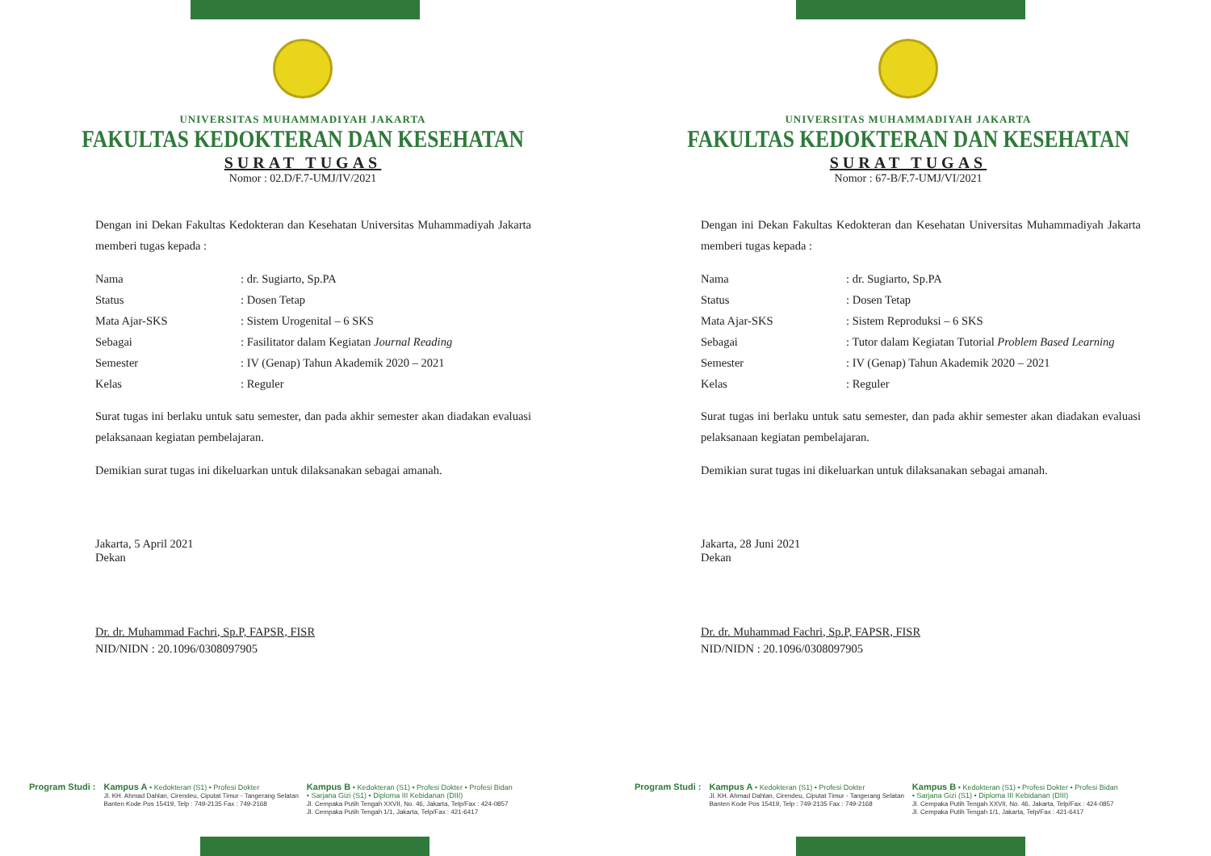UNIVERSITAS MUHAMMADIYAH JAKARTA
FAKULTAS KEDOKTERAN DAN KESEHATAN
SURAT TUGAS
Nomor : 02.D/F.7-UMJ/IV/2021
Dengan ini Dekan Fakultas Kedokteran dan Kesehatan Universitas Muhammadiyah Jakarta memberi tugas kepada :
| Nama | : dr. Sugiarto, Sp.PA |
| Status | : Dosen Tetap |
| Mata Ajar-SKS | : Sistem Urogenital – 6 SKS |
| Sebagai | : Fasilitator dalam Kegiatan Journal Reading |
| Semester | : IV (Genap) Tahun Akademik 2020 – 2021 |
| Kelas | : Reguler |
Surat tugas ini berlaku untuk satu semester, dan pada akhir semester akan diadakan evaluasi pelaksanaan kegiatan pembelajaran.
Demikian surat tugas ini dikeluarkan untuk dilaksanakan sebagai amanah.
Jakarta, 5 April 2021
Dekan
Dr. dr. Muhammad Fachri, Sp.P, FAPSR, FISR
NID/NIDN : 20.1096/0308097905
Program Studi : Kampus A • Kedokteran (S1) • Profesi Dokter
Jl. KH. Ahmad Dahlan, Cirendeu, Ciputat Timur - Tangerang Selatan
Banten Kode Pos 15419, Telp : 749-2135 Fax : 749-2168
Kampus B • Kedokteran (S1) • Profesi Dokter • Profesi Bidan
• Sarjana Gizi (S1) • Diploma III Kebidanan (DIII)
Jl. Cempaka Putih Tengah XXVII, No. 46, Jakarta, Telp/Fax : 424-0857
Jl. Cempaka Putih Tengah 1/1, Jakarta, Telp/Fax : 421-6417
UNIVERSITAS MUHAMMADIYAH JAKARTA
FAKULTAS KEDOKTERAN DAN KESEHATAN
SURAT TUGAS
Nomor : 67-B/F.7-UMJ/VI/2021
Dengan ini Dekan Fakultas Kedokteran dan Kesehatan Universitas Muhammadiyah Jakarta memberi tugas kepada :
| Nama | : dr. Sugiarto, Sp.PA |
| Status | : Dosen Tetap |
| Mata Ajar-SKS | : Sistem Reproduksi – 6 SKS |
| Sebagai | : Tutor dalam Kegiatan Tutorial Problem Based Learning |
| Semester | : IV (Genap) Tahun Akademik 2020 – 2021 |
| Kelas | : Reguler |
Surat tugas ini berlaku untuk satu semester, dan pada akhir semester akan diadakan evaluasi pelaksanaan kegiatan pembelajaran.
Demikian surat tugas ini dikeluarkan untuk dilaksanakan sebagai amanah.
Jakarta, 28 Juni 2021
Dekan
Dr. dr. Muhammad Fachri, Sp.P, FAPSR, FISR
NID/NIDN : 20.1096/0308097905
Program Studi : Kampus A • Kedokteran (S1) • Profesi Dokter
Jl. KH. Ahmad Dahlan, Cirendeu, Ciputat Timur - Tangerang Selatan
Banten Kode Pos 15419, Telp : 749-2135 Fax : 749-2168
Kampus B • Kedokteran (S1) • Profesi Dokter • Profesi Bidan
• Sarjana Gizi (S1) • Diploma III Kebidanan (DIII)
Jl. Cempaka Putih Tengah XXVII, No. 46, Jakarta, Telp/Fax : 424-0857
Jl. Cempaka Putih Tengah 1/1, Jakarta, Telp/Fax : 421-6417